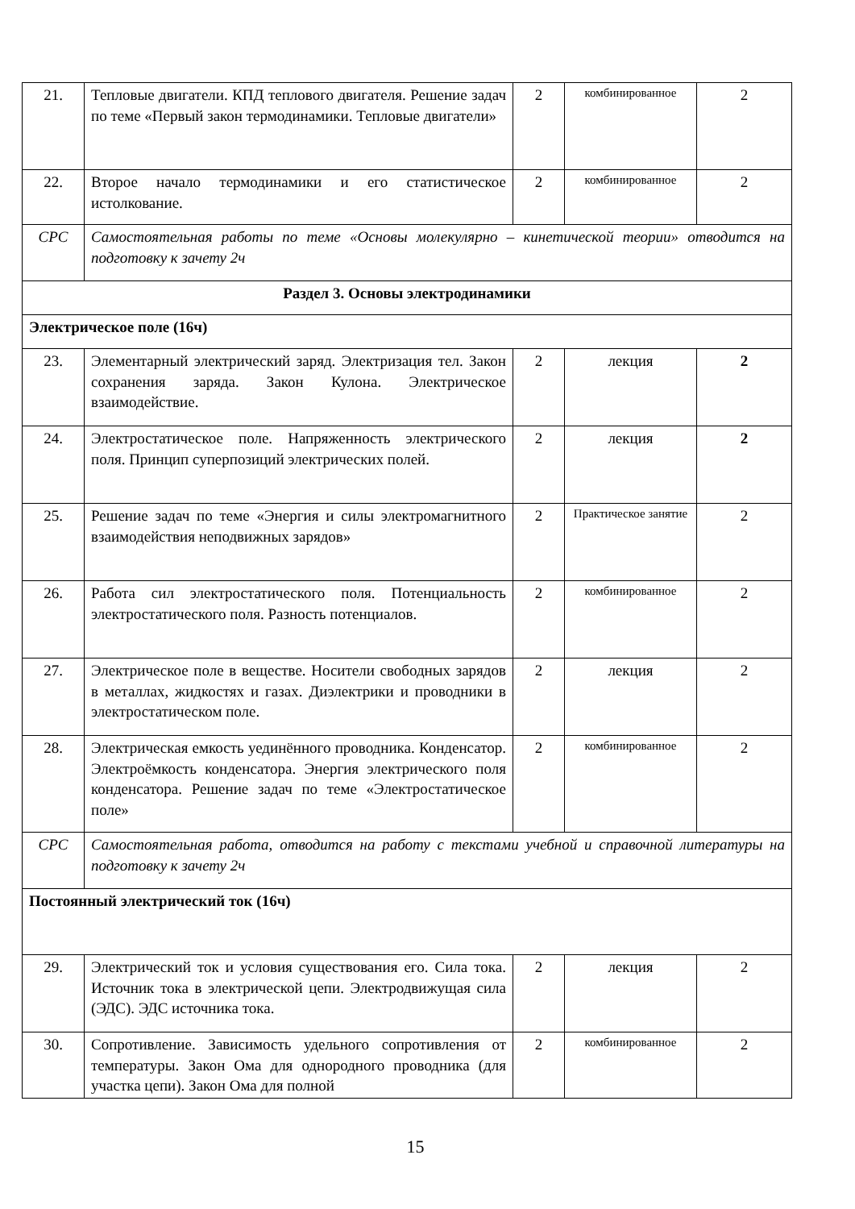| 21. | Тепловые двигатели. КПД теплового двигателя. Решение задач по теме «Первый закон термодинамики. Тепловые двигатели» | 2 | комбинированное | 2 |
| 22. | Второе начало термодинамики и его статистическое истолкование. | 2 | комбинированное | 2 |
| СРС | Самостоятельная работы по теме «Основы молекулярно – кинетической теории» отводится на подготовку к зачету 2ч | | | |
| Раздел 3. Основы электродинамики | | | | |
| Электрическое поле (16ч) | | | | |
| 23. | Элементарный электрический заряд. Электризация тел. Закон сохранения заряда. Закон Кулона. Электрическое взаимодействие. | 2 | лекция | 2 |
| 24. | Электростатическое поле. Напряженность электрического поля. Принцип суперпозиций электрических полей. | 2 | лекция | 2 |
| 25. | Решение задач по теме «Энергия и силы электромагнитного взаимодействия неподвижных зарядов» | 2 | Практическое занятие | 2 |
| 26. | Работа сил электростатического поля. Потенциальность электростатического поля. Разность потенциалов. | 2 | комбинированное | 2 |
| 27. | Электрическое поле в веществе. Носители свободных зарядов в металлах, жидкостях и газах. Диэлектрики и проводники в электростатическом поле. | 2 | лекция | 2 |
| 28. | Электрическая емкость уединённого проводника. Конденсатор. Электроёмкость конденсатора. Энергия электрического поля конденсатора. Решение задач по теме «Электростатическое поле» | 2 | комбинированное | 2 |
| СРС | Самостоятельная работа, отводится на работу с текстами учебной и справочной литературы на подготовку к зачету 2ч | | | |
| Постоянный электрический ток (16ч) | | | | |
| 29. | Электрический ток и условия существования его. Сила тока. Источник тока в электрической цепи. Электродвижущая сила (ЭДС). ЭДС источника тока. | 2 | лекция | 2 |
| 30. | Сопротивление. Зависимость удельного сопротивления от температуры. Закон Ома для однородного проводника (для участка цепи). Закон Ома для полной | 2 | комбинированное | 2 |
15